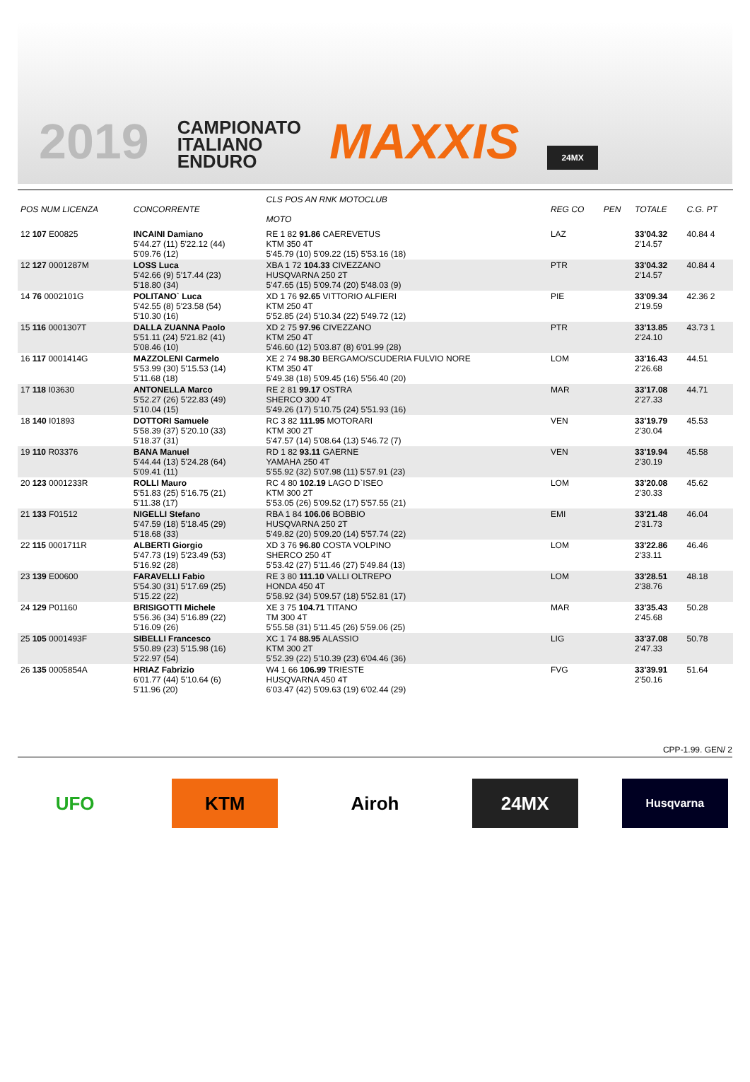2019
CAMPIONATO
ITALIANO
ENDURO
MAXXIS
24MX
| POS NUM LICENZA | CONCORRENTE | CLS POS AN RNK MOTOCLUB MOTO | REG CO | PEN | TOTALE | C.G. PT |
| --- | --- | --- | --- | --- | --- | --- |
| 12 107 E00825 | INCAINI Damiano 5'44.27 (11) 5'22.12 (44) 5'09.76 (12) | RE 1 82 91.86 CAEREVETUS KTM 350 4T 5'45.79 (10) 5'09.22 (15) 5'53.16 (18) | LAZ | | 33'04.32 2'14.57 | 40.84 4 |
| 12 127 0001287M | LOSS Luca 5'42.66 (9) 5'17.44 (23) 5'18.80 (34) | XBA 1 72 104.33 CIVEZZANO HUSQVARNA 250 2T 5'47.65 (15) 5'09.74 (20) 5'48.03 (9) | PTR | | 33'04.32 2'14.57 | 40.84 4 |
| 14 76 0002101G | POLITANO` Luca 5'42.55 (8) 5'23.58 (54) 5'10.30 (16) | XD 1 76 92.65 VITTORIO ALFIERI KTM 250 4T 5'52.85 (24) 5'10.34 (22) 5'49.72 (12) | PIE | | 33'09.34 2'19.59 | 42.36 2 |
| 15 116 0001307T | DALLA ZUANNA Paolo 5'51.11 (24) 5'21.82 (41) 5'08.46 (10) | XD 2 75 97.96 CIVEZZANO KTM 250 4T 5'46.60 (12) 5'03.87 (8) 6'01.99 (28) | PTR | | 33'13.85 2'24.10 | 43.73 1 |
| 16 117 0001414G | MAZZOLENI Carmelo 5'53.99 (30) 5'15.53 (14) 5'11.68 (18) | XE 2 74 98.30 BERGAMO/SCUDERIA FULVIO NORE KTM 350 4T 5'49.38 (18) 5'09.45 (16) 5'56.40 (20) | LOM | | 33'16.43 2'26.68 | 44.51 |
| 17 118 I03630 | ANTONELLA Marco 5'52.27 (26) 5'22.83 (49) 5'10.04 (15) | RE 2 81 99.17 OSTRA SHERCO 300 4T 5'49.26 (17) 5'10.75 (24) 5'51.93 (16) | MAR | | 33'17.08 2'27.33 | 44.71 |
| 18 140 I01893 | DOTTORI Samuele 5'58.39 (37) 5'20.10 (33) 5'18.37 (31) | RC 3 82 111.95 MOTORARI KTM 300 2T 5'47.57 (14) 5'08.64 (13) 5'46.72 (7) | VEN | | 33'19.79 2'30.04 | 45.53 |
| 19 110 R03376 | BANA Manuel 5'44.44 (13) 5'24.28 (64) 5'09.41 (11) | RD 1 82 93.11 GAERNE YAMAHA 250 4T 5'55.92 (32) 5'07.98 (11) 5'57.91 (23) | VEN | | 33'19.94 2'30.19 | 45.58 |
| 20 123 0001233R | ROLLI Mauro 5'51.83 (25) 5'16.75 (21) 5'11.38 (17) | RC 4 80 102.19 LAGO D`ISEO KTM 300 2T 5'53.05 (26) 5'09.52 (17) 5'57.55 (21) | LOM | | 33'20.08 2'30.33 | 45.62 |
| 21 133 F01512 | NIGELLI Stefano 5'47.59 (18) 5'18.45 (29) 5'18.68 (33) | RBA 1 84 106.06 BOBBIO HUSQVARNA 250 2T 5'49.82 (20) 5'09.20 (14) 5'57.74 (22) | EMI | | 33'21.48 2'31.73 | 46.04 |
| 22 115 0001711R | ALBERTI Giorgio 5'47.73 (19) 5'23.49 (53) 5'16.92 (28) | XD 3 76 96.80 COSTA VOLPINO SHERCO 250 4T 5'53.42 (27) 5'11.46 (27) 5'49.84 (13) | LOM | | 33'22.86 2'33.11 | 46.46 |
| 23 139 E00600 | FARAVELLI Fabio 5'54.30 (31) 5'17.69 (25) 5'15.22 (22) | RE 3 80 111.10 VALLI OLTREPO HONDA 450 4T 5'58.92 (34) 5'09.57 (18) 5'52.81 (17) | LOM | | 33'28.51 2'38.76 | 48.18 |
| 24 129 P01160 | BRISIGOTTI Michele 5'56.36 (34) 5'16.89 (22) 5'16.09 (26) | XE 3 75 104.71 TITANO TM 300 4T 5'55.58 (31) 5'11.45 (26) 5'59.06 (25) | MAR | | 33'35.43 2'45.68 | 50.28 |
| 25 105 0001493F | SIBELLI Francesco 5'50.89 (23) 5'15.98 (16) 5'22.97 (54) | XC 1 74 88.95 ALASSIO KTM 300 2T 5'52.39 (22) 5'10.39 (23) 6'04.46 (36) | LIG | | 33'37.08 2'47.33 | 50.78 |
| 26 135 0005854A | HRIAZ Fabrizio 6'01.77 (44) 5'10.64 (6) 5'11.96 (20) | W4 1 66 106.99 TRIESTE HUSQVARNA 450 4T 6'03.47 (42) 5'09.63 (19) 6'02.44 (29) | FVG | | 33'39.91 2'50.16 | 51.64 |
CPP-1.99. GEN/ 2
UFO KTM Airoh 24MX
Husqvarna